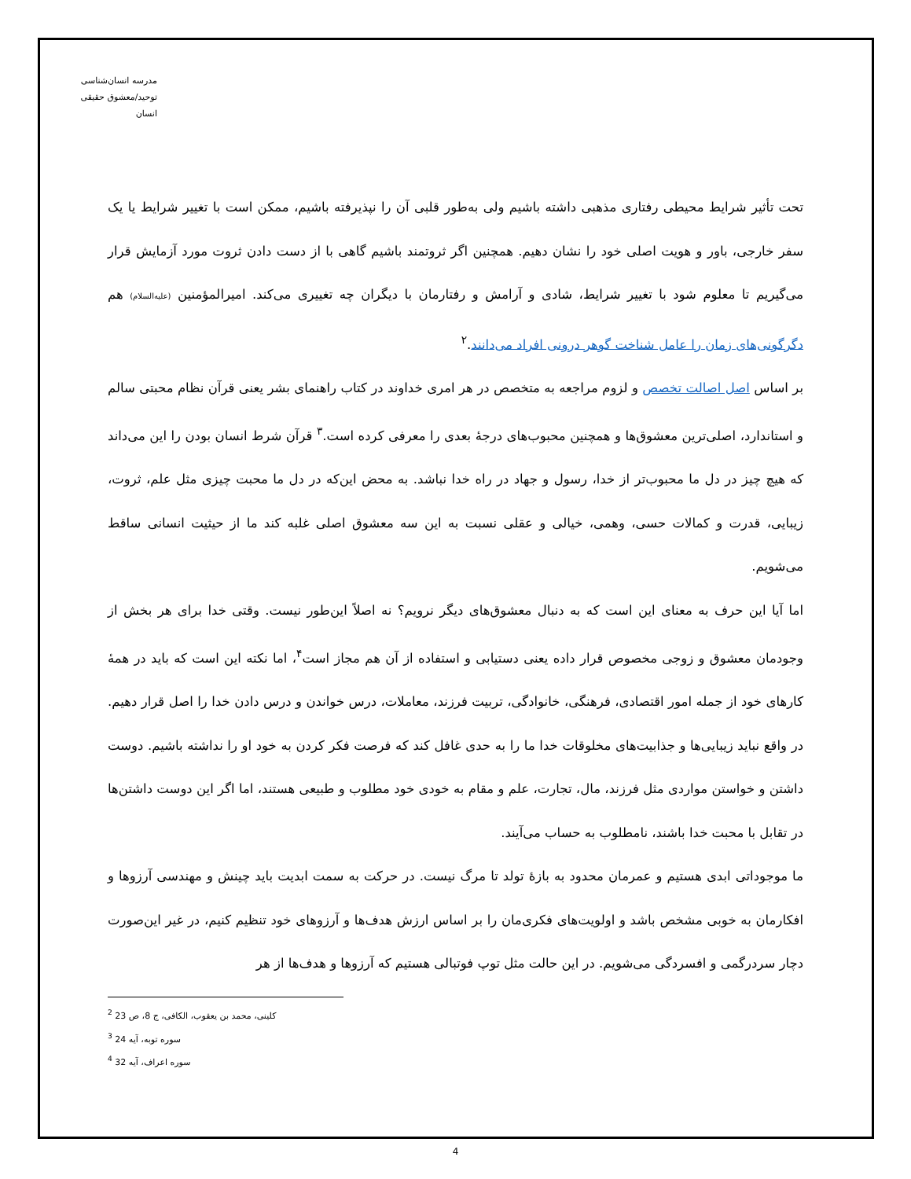مدرسه انسان‌شناسی
توحید/معشوق حقیقی انسان
تحت تأثیر شرایط محیطی رفتاری مذهبی داشته باشیم ولی به‌طور قلبی آن را نپذیرفته باشیم، ممکن است با تغییر شرایط یا یک سفر خارجی، باور و هویت اصلی خود را نشان دهیم. همچنین اگر ثروتمند باشیم گاهی با از دست دادن ثروت مورد آزمایش قرار می‌گیریم تا معلوم شود با تغییر شرایط، شادی و آرامش و رفتارمان با دیگران چه تغییری می‌کند. امیرالمؤمنین (علیه‌السلام) هم دگرگونی‌های زمان را عامل شناخت گوهر درونی افراد می‌دانند.<sup>۲</sup>
بر اساس اصل اصالت تخصص و لزوم مراجعه به متخصص در هر امری خداوند در کتاب راهنمای بشر یعنی قرآن نظام محبتی سالم و استاندارد، اصلی‌ترین معشوق‌ها و همچنین محبوب‌های درجهٔ بعدی را معرفی کرده است.<sup>۳</sup> قرآن شرط انسان بودن را این می‌داند که هیچ چیز در دل ما محبوب‌تر از خدا، رسول و جهاد در راه خدا نباشد. به محض این‌که در دل ما محبت چیزی مثل علم، ثروت، زیبایی، قدرت و کمالات حسی، وهمی، خیالی و عقلی نسبت به این سه معشوق اصلی غلبه کند ما از حیثیت انسانی ساقط می‌شویم.
اما آیا این حرف به معنای این است که به دنبال معشوق‌های دیگر نرویم؟ نه اصلاً این‌طور نیست. وقتی خدا برای هر بخش از وجودمان معشوق و زوجی مخصوص قرار داده یعنی دستیابی و استفاده از آن هم مجاز است<sup>۴</sup>، اما نکته این است که باید در همهٔ کارهای خود از جمله امور اقتصادی، فرهنگی، خانوادگی، تربیت فرزند، معاملات، درس خواندن و درس دادن خدا را اصل قرار دهیم. در واقع نباید زیبایی‌ها و جذابیت‌های مخلوقات خدا ما را به حدی غافل کند که فرصت فکر کردن به خود او را نداشته باشیم. دوست داشتن و خواستن مواردی مثل فرزند، مال، تجارت، علم و مقام به خودی خود مطلوب و طبیعی هستند، اما اگر این دوست داشتن‌ها در تقابل با محبت خدا باشند، نامطلوب به حساب می‌آیند.
ما موجوداتی ابدی هستیم و عمرمان محدود به بازهٔ تولد تا مرگ نیست. در حرکت به سمت ابدیت باید چینش و مهندسی آرزوها و افکارمان به خوبی مشخص باشد و اولویت‌های فکری‌مان را بر اساس ارزش هدف‌ها و آرزوهای خود تنظیم کنیم، در غیر این‌صورت دچار سردرگمی و افسردگی می‌شویم. در این حالت مثل توپ فوتبالی هستیم که آرزوها و هدف‌ها از هر
<sup>2</sup> کلینی، محمد بن یعقوب، الکافی، ج 8، ص 23
<sup>3</sup> سوره توبه، آیه 24
<sup>4</sup> سوره اعراف، آیه 32
4